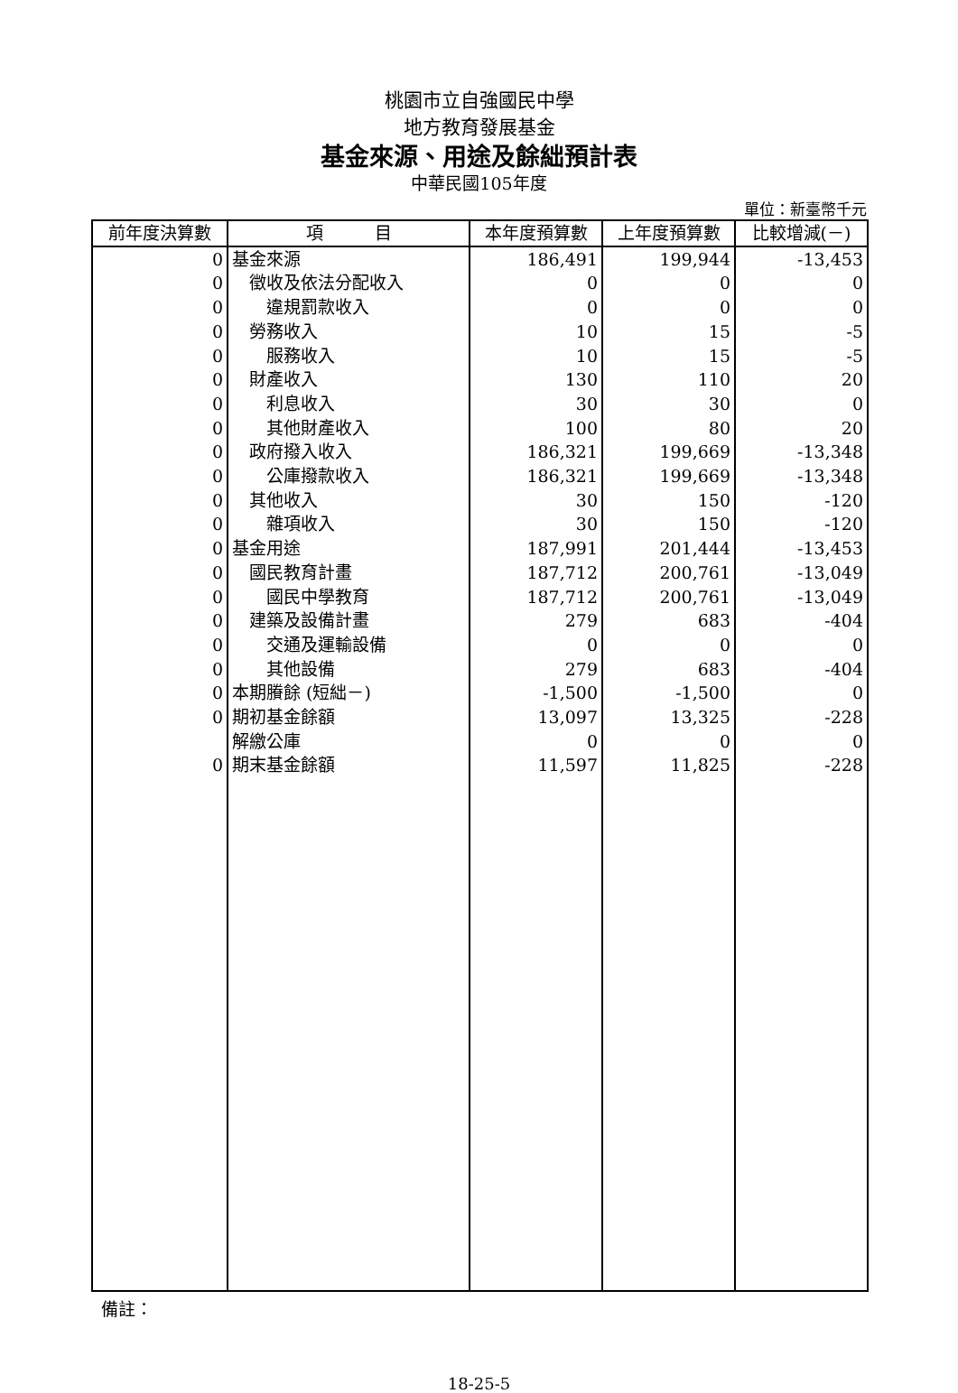桃園市立自強國民中學
地方教育發展基金
基金來源、用途及餘絀預計表
中華民國105年度
單位：新臺幣千元
| 前年度決算數 | 項 目 | 本年度預算數 | 上年度預算數 | 比較增減(－) |
| --- | --- | --- | --- | --- |
| 0 | 基金來源 | 186,491 | 199,944 | -13,453 |
| 0 | 徵收及依法分配收入 | 0 | 0 | 0 |
| 0 | 違規罰款收入 | 0 | 0 | 0 |
| 0 | 勞務收入 | 10 | 15 | -5 |
| 0 | 服務收入 | 10 | 15 | -5 |
| 0 | 財產收入 | 130 | 110 | 20 |
| 0 | 利息收入 | 30 | 30 | 0 |
| 0 | 其他財產收入 | 100 | 80 | 20 |
| 0 | 政府撥入收入 | 186,321 | 199,669 | -13,348 |
| 0 | 公庫撥款收入 | 186,321 | 199,669 | -13,348 |
| 0 | 其他收入 | 30 | 150 | -120 |
| 0 | 雜項收入 | 30 | 150 | -120 |
| 0 | 基金用途 | 187,991 | 201,444 | -13,453 |
| 0 | 國民教育計畫 | 187,712 | 200,761 | -13,049 |
| 0 | 國民中學教育 | 187,712 | 200,761 | -13,049 |
| 0 | 建築及設備計畫 | 279 | 683 | -404 |
| 0 | 交通及運輸設備 | 0 | 0 | 0 |
| 0 | 其他設備 | 279 | 683 | -404 |
| 0 | 本期賸餘 (短絀－) | -1,500 | -1,500 | 0 |
| 0 | 期初基金餘額 | 13,097 | 13,325 | -228 |
| | 解繳公庫 | 0 | 0 | 0 |
| 0 | 期末基金餘額 | 11,597 | 11,825 | -228 |
備註：
18-25-5